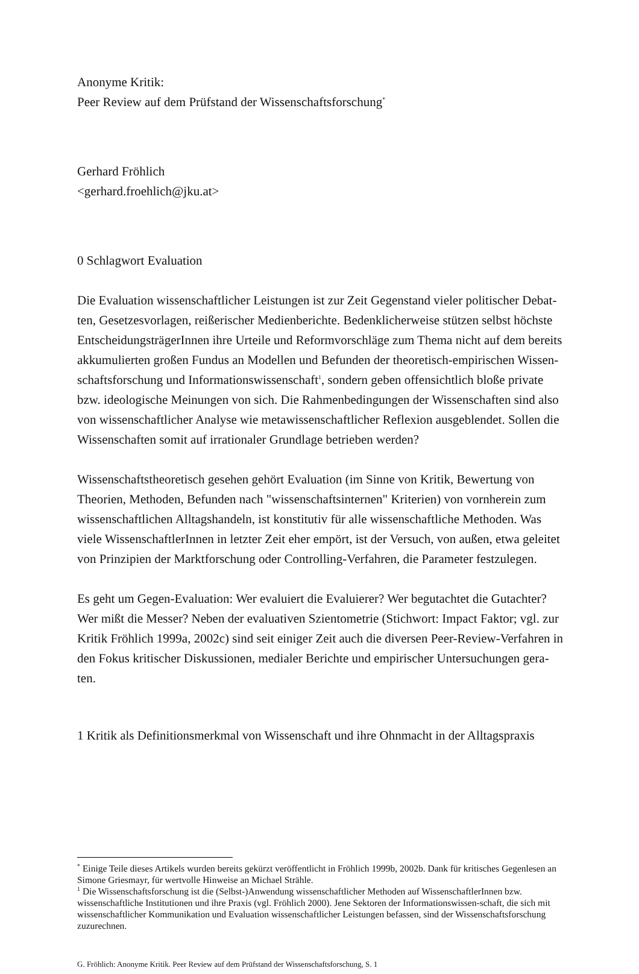Anonyme Kritik:
Peer Review auf dem Prüfstand der Wissenschaftsforschung<sup>*</sup>
Gerhard Fröhlich
<gerhard.froehlich@jku.at>
0 Schlagwort Evaluation
Die Evaluation wissenschaftlicher Leistungen ist zur Zeit Gegenstand vieler politischer Debat-ten, Gesetzesvorlagen, reißerischer Medienberichte. Bedenklicherweise stützen selbst höchste EntscheidungsträgerInnen ihre Urteile und Reformvorschläge zum Thema nicht auf dem bereits akkumulierten großen Fundus an Modellen und Befunden der theoretisch-empirischen Wissen-schaftsforschung und Informationswissenschaft<sup>1</sup>, sondern geben offensichtlich bloße private bzw. ideologische Meinungen von sich. Die Rahmenbedingungen der Wissenschaften sind also von wissenschaftlicher Analyse wie metawissenschaftlicher Reflexion ausgeblendet. Sollen die Wissenschaften somit auf irrationaler Grundlage betrieben werden?
Wissenschaftstheoretisch gesehen gehört Evaluation (im Sinne von Kritik, Bewertung von Theorien, Methoden, Befunden nach "wissenschaftsinternen" Kriterien) von vornherein zum wissenschaftlichen Alltagshandeln, ist konstitutiv für alle wissenschaftliche Methoden. Was viele WissenschaftlerInnen in letzter Zeit eher empört, ist der Versuch, von außen, etwa geleitet von Prinzipien der Marktforschung oder Controlling-Verfahren, die Parameter festzulegen.
Es geht um Gegen-Evaluation: Wer evaluiert die Evaluierer? Wer begutachtet die Gutachter? Wer mißt die Messer? Neben der evaluativen Szientometrie (Stichwort: Impact Faktor; vgl. zur Kritik Fröhlich 1999a, 2002c) sind seit einiger Zeit auch die diversen Peer-Review-Verfahren in den Fokus kritischer Diskussionen, medialer Berichte und empirischer Untersuchungen gera-ten.
1 Kritik als Definitionsmerkmal von Wissenschaft und ihre Ohnmacht in der Alltagspraxis
<sup>*</sup> Einige Teile dieses Artikels wurden bereits gekürzt veröffentlicht in Fröhlich 1999b, 2002b. Dank für kritisches Gegenlesen an Simone Griesmayr, für wertvolle Hinweise an Michael Strähle.
<sup>1</sup> Die Wissenschaftsforschung ist die (Selbst-)Anwendung wissenschaftlicher Methoden auf WissenschaftlerInnen bzw. wissenschaftliche Institutionen und ihre Praxis (vgl. Fröhlich 2000). Jene Sektoren der Informationswissen-schaft, die sich mit wissenschaftlicher Kommunikation und Evaluation wissenschaftlicher Leistungen befassen, sind der Wissenschaftsforschung zuzurechnen.
G. Fröhlich: Anonyme Kritik. Peer Review auf dem Prüfstand der Wissenschaftsforschung, S. 1